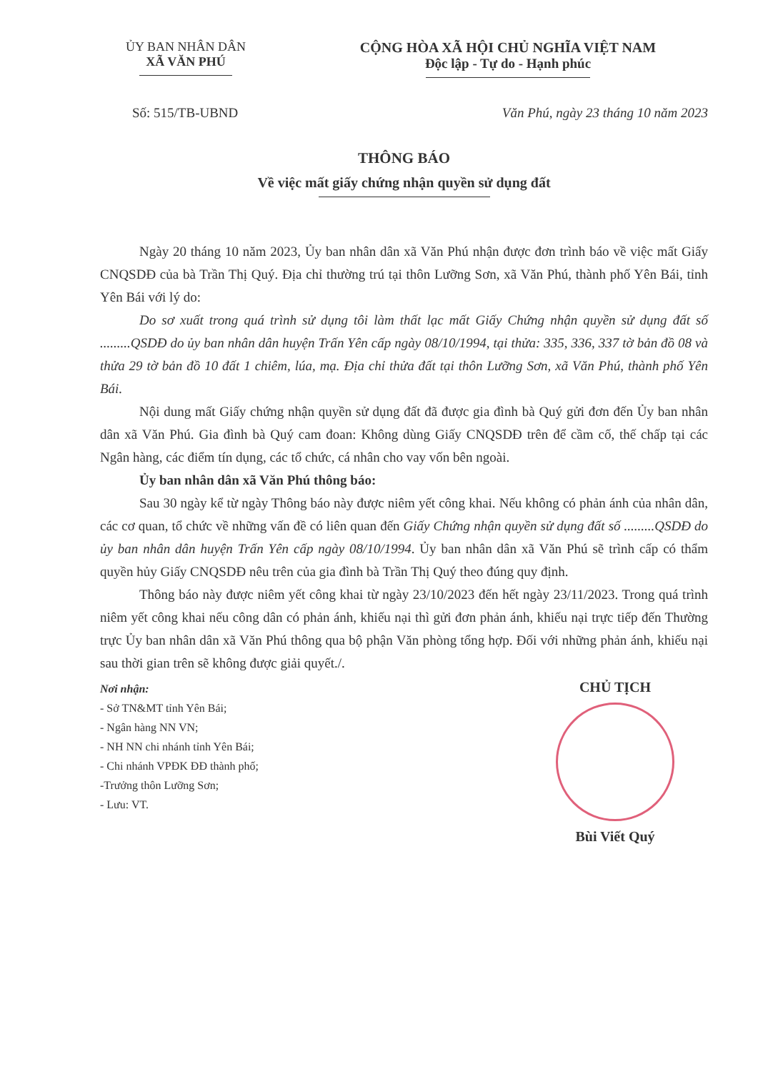ỦY BAN NHÂN DÂN
XÃ VĂN PHÚ
CỘNG HÒA XÃ HỘI CHỦ NGHĨA VIỆT NAM
Độc lập - Tự do - Hạnh phúc
Số: 515/TB-UBND Văn Phú, ngày 23 tháng 10 năm 2023
THÔNG BÁO
Về việc mất giấy chứng nhận quyền sử dụng đất
Ngày 20 tháng 10 năm 2023, Ủy ban nhân dân xã Văn Phú nhận được đơn trình báo về việc mất Giấy CNQSDĐ của bà Trần Thị Quý. Địa chỉ thường trú tại thôn Lưỡng Sơn, xã Văn Phú, thành phố Yên Bái, tỉnh Yên Bái với lý do:
Do sơ xuất trong quá trình sử dụng tôi làm thất lạc mất Giấy Chứng nhận quyền sử dụng đất số .........QSDĐ do ủy ban nhân dân huyện Trấn Yên cấp ngày 08/10/1994, tại thửa: 335, 336, 337 tờ bản đồ 08 và thửa 29 tờ bản đồ 10 đất 1 chiêm, lúa, mạ. Địa chỉ thửa đất tại thôn Lưỡng Sơn, xã Văn Phú, thành phố Yên Bái.
Nội dung mất Giấy chứng nhận quyền sử dụng đất đã được gia đình bà Quý gửi đơn đến Ủy ban nhân dân xã Văn Phú. Gia đình bà Quý cam đoan: Không dùng Giấy CNQSDĐ trên để cầm cố, thế chấp tại các Ngân hàng, các điểm tín dụng, các tổ chức, cá nhân cho vay vốn bên ngoài.
Ủy ban nhân dân xã Văn Phú thông báo:
Sau 30 ngày kể từ ngày Thông báo này được niêm yết công khai. Nếu không có phản ánh của nhân dân, các cơ quan, tổ chức về những vấn đề có liên quan đến Giấy Chứng nhận quyền sử dụng đất số .........QSDĐ do ủy ban nhân dân huyện Trấn Yên cấp ngày 08/10/1994. Ủy ban nhân dân xã Văn Phú sẽ trình cấp có thẩm quyền hủy Giấy CNQSDĐ nêu trên của gia đình bà Trần Thị Quý theo đúng quy định.
Thông báo này được niêm yết công khai từ ngày 23/10/2023 đến hết ngày 23/11/2023. Trong quá trình niêm yết công khai nếu công dân có phản ánh, khiếu nại thì gửi đơn phản ánh, khiếu nại trực tiếp đến Thường trực Ủy ban nhân dân xã Văn Phú thông qua bộ phận Văn phòng tổng hợp. Đối với những phản ánh, khiếu nại sau thời gian trên sẽ không được giải quyết./.
Nơi nhận:
- Sở TN&MT tỉnh Yên Bái;
- Ngân hàng NN VN;
- NH NN chi nhánh tỉnh Yên Bái;
- Chi nhánh VPĐK ĐĐ thành phố;
-Trưởng thôn Lưỡng Sơn;
- Lưu: VT.
CHỦ TỊCH
Bùi Viết Quý